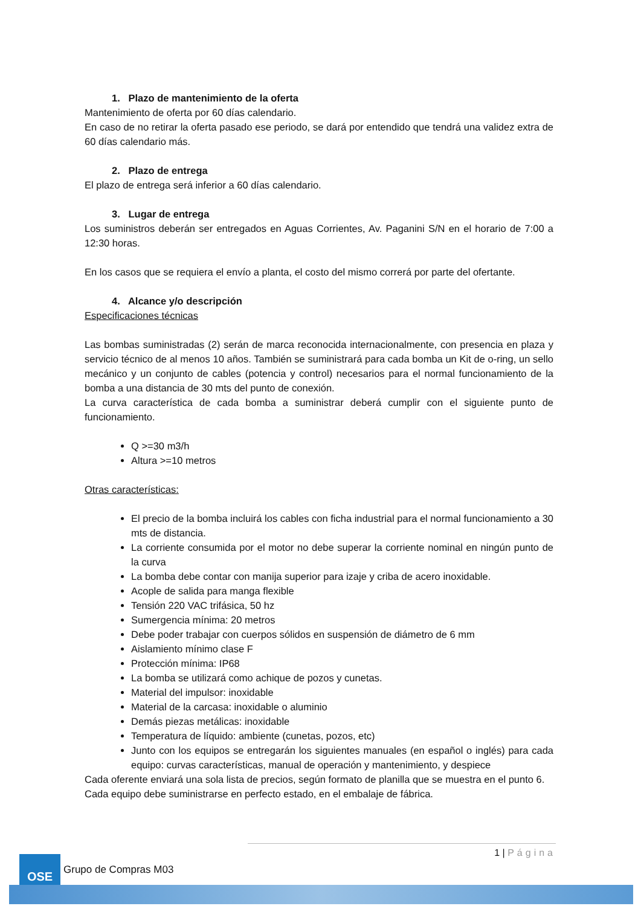1. Plazo de mantenimiento de la oferta
Mantenimiento de oferta por 60 días calendario.
En caso de no retirar la oferta pasado ese periodo, se dará por entendido que tendrá una validez extra de 60 días calendario más.
2. Plazo de entrega
El plazo de entrega será inferior a 60 días calendario.
3. Lugar de entrega
Los suministros deberán ser entregados en Aguas Corrientes, Av. Paganini S/N en el horario de 7:00 a 12:30 horas.
En los casos que se requiera el envío a planta, el costo del mismo correrá por parte del ofertante.
4. Alcance y/o descripción
Especificaciones técnicas
Las bombas suministradas (2) serán de marca reconocida internacionalmente, con presencia en plaza y servicio técnico de al menos 10 años. También se suministrará para cada bomba un Kit de o-ring, un sello mecánico y un conjunto de cables (potencia y control) necesarios para el normal funcionamiento de la bomba a una distancia de 30 mts del punto de conexión.
La curva característica de cada bomba a suministrar deberá cumplir con el siguiente punto de funcionamiento.
Q >=30 m3/h
Altura >=10 metros
Otras características:
El precio de la bomba incluirá los cables con ficha industrial para el normal funcionamiento a 30 mts de distancia.
La corriente consumida por el motor no debe superar la corriente nominal en ningún punto de la curva
La bomba debe contar con manija superior para izaje y criba de acero inoxidable.
Acople de salida para manga flexible
Tensión 220 VAC trifásica, 50 hz
Sumergencia mínima: 20 metros
Debe poder trabajar con cuerpos sólidos en suspensión de diámetro de 6 mm
Aislamiento mínimo clase F
Protección mínima: IP68
La bomba se utilizará como achique de pozos y cunetas.
Material del impulsor: inoxidable
Material de la carcasa: inoxidable o aluminio
Demás piezas metálicas: inoxidable
Temperatura de líquido: ambiente (cunetas, pozos, etc)
Junto con los equipos se entregarán los siguientes manuales (en español o inglés) para cada equipo: curvas características, manual de operación y mantenimiento, y despiece
Cada oferente enviará una sola lista de precios, según formato de planilla que se muestra en el punto 6.
Cada equipo debe suministrarse en perfecto estado, en el embalaje de fábrica.
1 | Página
OSE
Grupo de Compras M03